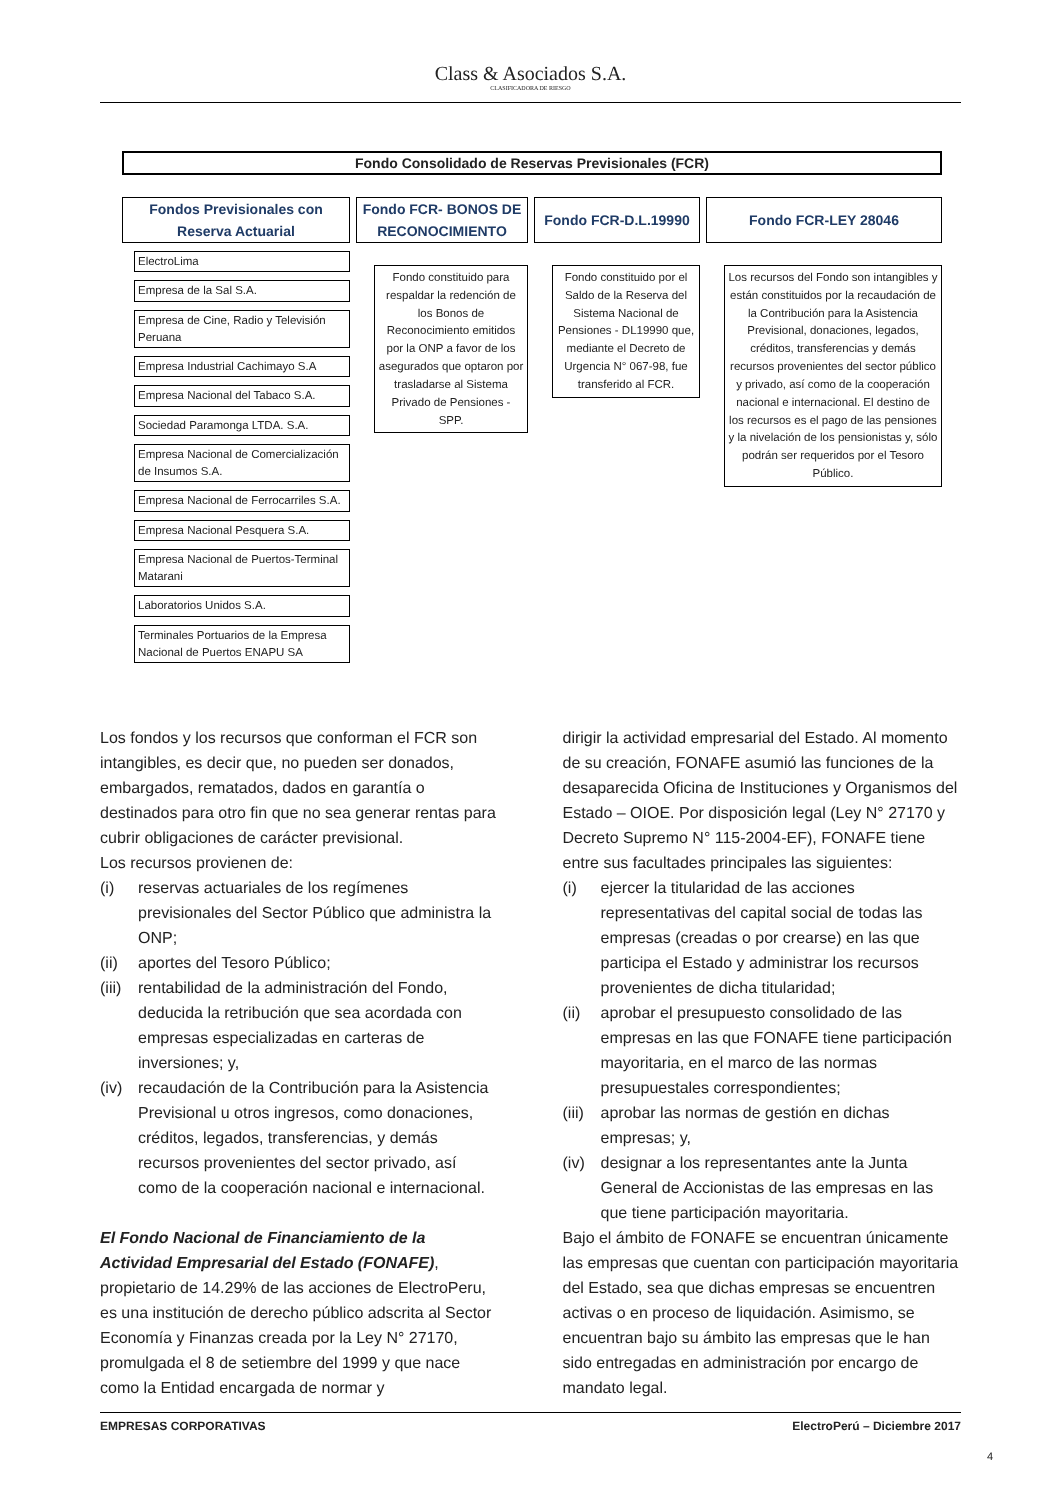Class & Asociados S.A.
CLASIFICADORA DE RIESGO
Fondo Consolidado de Reservas Previsionales (FCR)
Fondos Previsionales con Reserva Actuarial
ElectroLima
Empresa de la Sal S.A.
Empresa de Cine, Radio y Televisión Peruana
Empresa Industrial Cachimayo S.A
Empresa Nacional del Tabaco S.A.
Sociedad Paramonga LTDA. S.A.
Empresa Nacional de Comercialización de Insumos S.A.
Empresa Nacional de Ferrocarriles S.A.
Empresa Nacional Pesquera S.A.
Empresa Nacional de Puertos-Terminal Matarani
Laboratorios Unidos S.A.
Terminales Portuarios de la Empresa Nacional de Puertos ENAPU SA
Fondo FCR- BONOS DE RECONOCIMIENTO
Fondo constituido para respaldar la redención de los Bonos de Reconocimiento emitidos por la ONP a favor de los asegurados que optaron por trasladarse al Sistema Privado de Pensiones - SPP.
Fondo FCR-D.L.19990
Fondo constituido por el Saldo de la Reserva del Sistema Nacional de Pensiones - DL19990 que, mediante el Decreto de Urgencia N° 067-98, fue transferido al FCR.
Fondo FCR-LEY 28046
Los recursos del Fondo son intangibles y están constituidos por la recaudación de la Contribución para la Asistencia Previsional, donaciones, legados, créditos, transferencias y demás recursos provenientes del sector público y privado, así como de la cooperación nacional e internacional. El destino de los recursos es el pago de las pensiones y la nivelación de los pensionistas y, sólo podrán ser requeridos por el Tesoro Público.
Los fondos y los recursos que conforman el FCR son intangibles, es decir que, no pueden ser donados, embargados, rematados, dados en garantía o destinados para otro fin que no sea generar rentas para cubrir obligaciones de carácter previsional.
Los recursos provienen de:
(i) reservas actuariales de los regímenes previsionales del Sector Público que administra la ONP;
(ii) aportes del Tesoro Público;
(iii) rentabilidad de la administración del Fondo, deducida la retribución que sea acordada con empresas especializadas en carteras de inversiones; y,
(iv) recaudación de la Contribución para la Asistencia Previsional u otros ingresos, como donaciones, créditos, legados, transferencias, y demás recursos provenientes del sector privado, así como de la cooperación nacional e internacional.
El Fondo Nacional de Financiamiento de la Actividad Empresarial del Estado (FONAFE), propietario de 14.29% de las acciones de ElectroPeru, es una institución de derecho público adscrita al Sector Economía y Finanzas creada por la Ley N° 27170, promulgada el 8 de setiembre del 1999 y que nace como la Entidad encargada de normar y
dirigir la actividad empresarial del Estado. Al momento de su creación, FONAFE asumió las funciones de la desaparecida Oficina de Instituciones y Organismos del Estado – OIOE. Por disposición legal (Ley N° 27170 y Decreto Supremo N° 115-2004-EF), FONAFE tiene entre sus facultades principales las siguientes:
(i) ejercer la titularidad de las acciones representativas del capital social de todas las empresas (creadas o por crearse) en las que participa el Estado y administrar los recursos provenientes de dicha titularidad;
(ii) aprobar el presupuesto consolidado de las empresas en las que FONAFE tiene participación mayoritaria, en el marco de las normas presupuestales correspondientes;
(iii) aprobar las normas de gestión en dichas empresas; y,
(iv) designar a los representantes ante la Junta General de Accionistas de las empresas en las que tiene participación mayoritaria.
Bajo el ámbito de FONAFE se encuentran únicamente las empresas que cuentan con participación mayoritaria del Estado, sea que dichas empresas se encuentren activas o en proceso de liquidación. Asimismo, se encuentran bajo su ámbito las empresas que le han sido entregadas en administración por encargo de mandato legal.
EMPRESAS CORPORATIVAS ElectroPerú – Diciembre 2017
4